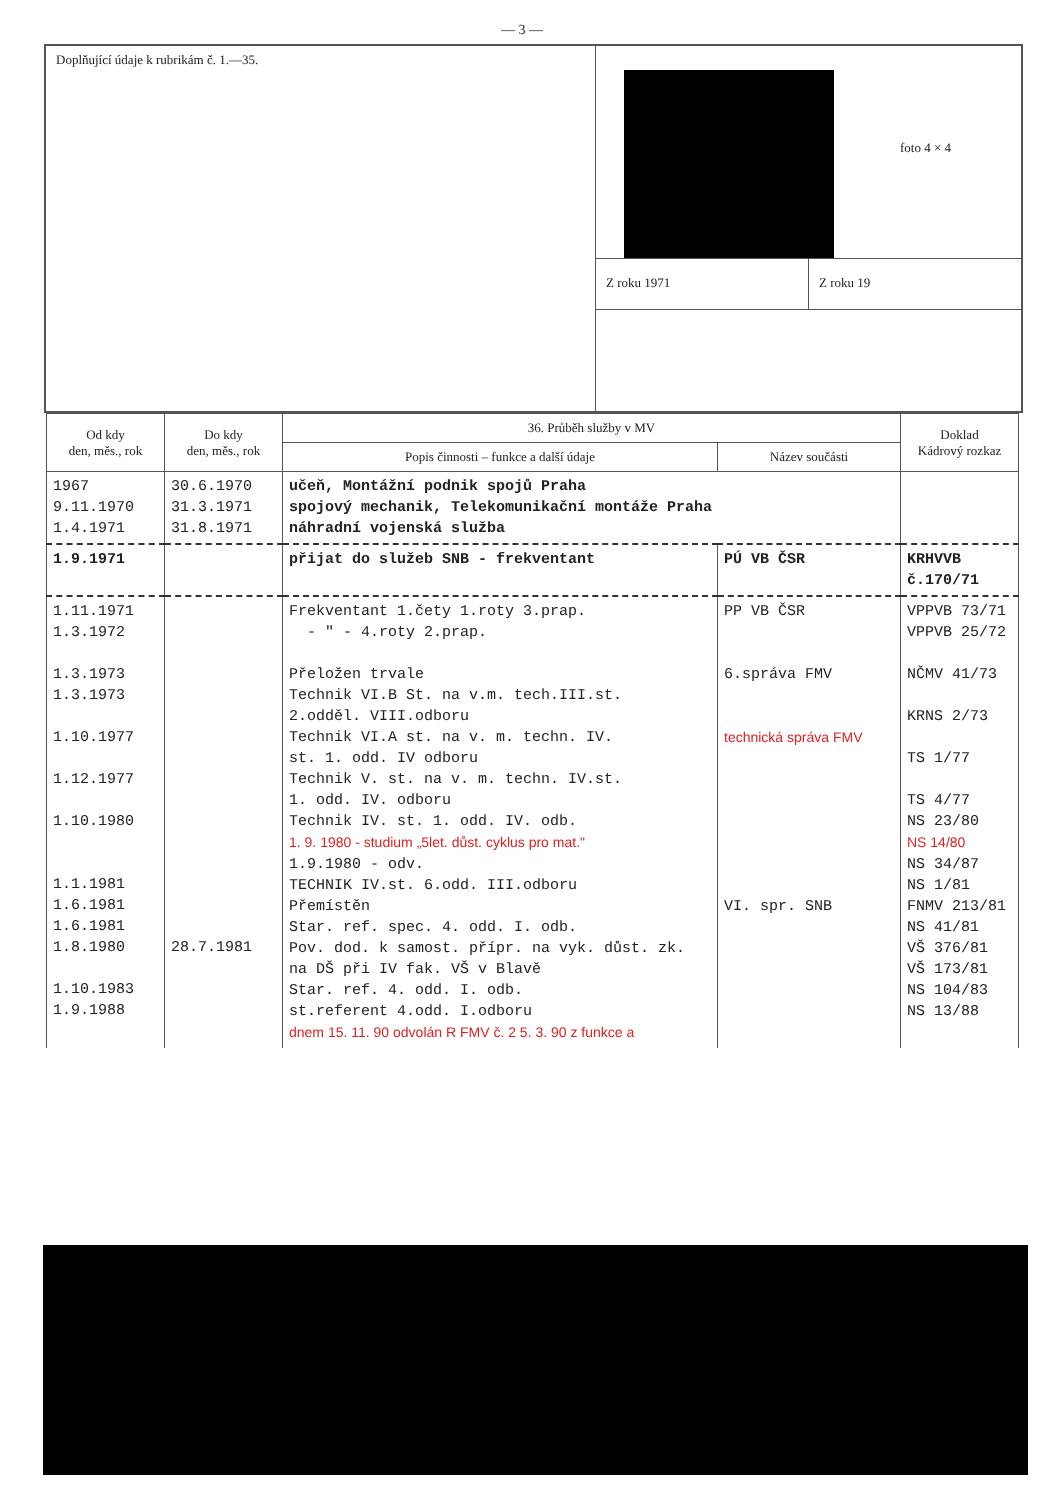— 3 —
Doplňující údaje k rubrikám č. 1.—35.
foto 4 × 4
Z roku 1971 Z roku 19
| Od kdy den, měs., rok | Do kdy den, měs., rok | 36. Průběh služby v MV | | Doklad Kádrový rozkaz |
| --- | --- | --- | --- | --- |
| | | Popis činnosti – funkce a další údaje | Název součásti | |
| 1967 9.11.1970 1.4.1971 | 30.6.1970 31.3.1971 31.8.1971 | učeň, Montážní podnik spojů Praha spojový mechanik, Telekomunikační montáže Praha náhradní vojenská služba | | |
| 1.9.1971 | | přijat do služeb SNB - frekventant | PÚ VB ČSR | KRHVVB č.170/71 |
| 1.11.1971 1.3.1972 1.3.1973 1.3.1973 1.10.1977 1.12.1977 1.10.1980 1.1.1981 1.6.1981 1.6.1981 1.8.1980 1.10.1983 1.9.1988 | 28.7.1981 | Frekventant 1.čety 1.roty 3.prap. - " - 4.roty 2.prap. Přeložen trvale Technik VI.B St. na v.m. tech.III.st. 2.odděl. VIII.odboru Technik VI.A st. na v. m. techn. IV. st. 1. odd. IV odboru Technik V. st. na v. m. techn. IV.st. 1. odd. IV. odboru Technik IV. st. 1. odd. IV. odb. 1. 9. 1980 - studium „5let. důst. cyklus pro mat." 1.9.1980 - odv. TECHNIK IV.st. 6.odd. III.odboru Přemístěn Star. ref. spec. 4. odd. I. odb. Pov. dod. k samost. přípr. na vyk. důst. zk. na DŠ při IV fak. VŠ v Blavě Star. ref. 4. odd. I. odb. st.referent 4.odd. I.odboru dnem 15. 11. 90 odvolán R FMV č. 2 5. 3. 90 z funkce a | PP VB ČSR 6.správa FMV technická správa FMV VI. spr. SNB | VPPVB 73/71 VPPVB 25/72 NČMV 41/73 KRNS 2/73 TS 1/77 TS 4/77 NS 23/80 NS 14/80 NS 34/87 NS 1/81 FNMV 213/81 NS 41/81 VŠ 376/81 VŠ 173/81 NS 104/83 NS 13/88 |